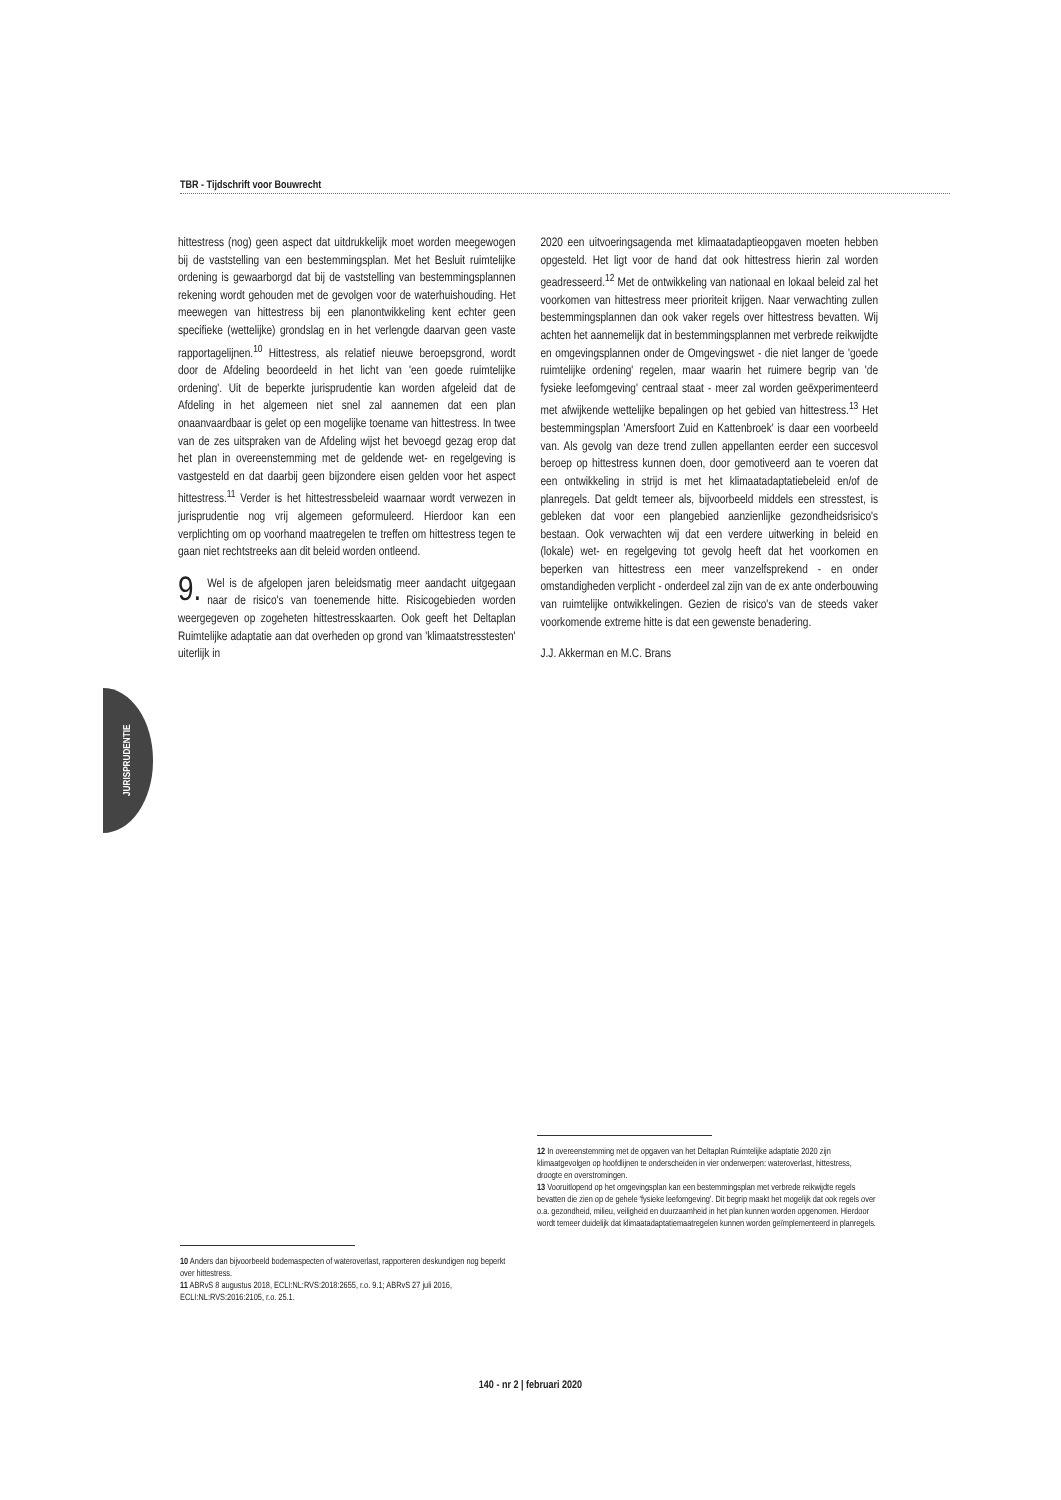TBR - Tijdschrift voor Bouwrecht
hittestress (nog) geen aspect dat uitdrukkelijk moet worden meegewogen bij de vaststelling van een bestemmingsplan. Met het Besluit ruimtelijke ordening is gewaarborgd dat bij de vaststelling van bestemmingsplannen rekening wordt gehouden met de gevolgen voor de waterhuishouding. Het meewegen van hittestress bij een planontwikkeling kent echter geen specifieke (wettelijke) grondslag en in het verlengde daarvan geen vaste rapportagelijnen.<sup>10</sup> Hittestress, als relatief nieuwe beroepsgrond, wordt door de Afdeling beoordeeld in het licht van 'een goede ruimtelijke ordening'. Uit de beperkte jurisprudentie kan worden afgeleid dat de Afdeling in het algemeen niet snel zal aannemen dat een plan onaanvaardbaar is gelet op een mogelijke toename van hittestress. In twee van de zes uitspraken van de Afdeling wijst het bevoegd gezag erop dat het plan in overeenstemming met de geldende wet- en regelgeving is vastgesteld en dat daarbij geen bijzondere eisen gelden voor het aspect hittestress.<sup>11</sup> Verder is het hittestressbeleid waarnaar wordt verwezen in jurisprudentie nog vrij algemeen geformuleerd. Hierdoor kan een verplichting om op voorhand maatregelen te treffen om hittestress tegen te gaan niet rechtstreeks aan dit beleid worden ontleend.
9. Wel is de afgelopen jaren beleidsmatig meer aandacht uitgegaan naar de risico's van toenemende hitte. Risicogebieden worden weergegeven op zogeheten hittestresskaarten. Ook geeft het Deltaplan Ruimtelijke adaptatie aan dat overheden op grond van 'klimaatstresstesten' uiterlijk in
2020 een uitvoeringsagenda met klimaatadaptieopgaven moeten hebben opgesteld. Het ligt voor de hand dat ook hittestress hierin zal worden geadresseerd.<sup>12</sup> Met de ontwikkeling van nationaal en lokaal beleid zal het voorkomen van hittestress meer prioriteit krijgen. Naar verwachting zullen bestemmingsplannen dan ook vaker regels over hittestress bevatten. Wij achten het aannemelijk dat in bestemmingsplannen met verbrede reikwijdte en omgevingsplannen onder de Omgevingswet - die niet langer de 'goede ruimtelijke ordening' regelen, maar waarin het ruimere begrip van 'de fysieke leefomgeving' centraal staat - meer zal worden geëxperimenteerd met afwijkende wettelijke bepalingen op het gebied van hittestress.<sup>13</sup> Het bestemmingsplan 'Amersfoort Zuid en Kattenbroek' is daar een voorbeeld van. Als gevolg van deze trend zullen appellanten eerder een succesvol beroep op hittestress kunnen doen, door gemotiveerd aan te voeren dat een ontwikkeling in strijd is met het klimaatadaptatiebeleid en/of de planregels. Dat geldt temeer als, bijvoorbeeld middels een stresstest, is gebleken dat voor een plangebied aanzienlijke gezondheidsrisico's bestaan. Ook verwachten wij dat een verdere uitwerking in beleid en (lokale) wet- en regelgeving tot gevolg heeft dat het voorkomen en beperken van hittestress een meer vanzelfsprekend - en onder omstandigheden verplicht - onderdeel zal zijn van de ex ante onderbouwing van ruimtelijke ontwikkelingen. Gezien de risico's van de steeds vaker voorkomende extreme hitte is dat een gewenste benadering.
J.J. Akkerman en M.C. Brans
JURISPRUDENTIE
10 Anders dan bijvoorbeeld bodemaspecten of wateroverlast, rapporteren deskundigen nog beperkt over hittestress.
11 ABRvS 8 augustus 2018, ECLI:NL:RVS:2018:2655, r.o. 9.1; ABRvS 27 juli 2016, ECLI:NL:RVS:2016:2105, r.o. 25.1.
12 In overeenstemming met de opgaven van het Deltaplan Ruimtelijke adaptatie 2020 zijn klimaatgevolgen op hoofdlijnen te onderscheiden in vier onderwerpen: wateroverlast, hittestress, droogte en overstromingen.
13 Vooruitlopend op het omgevingsplan kan een bestemmingsplan met verbrede reikwijdte regels bevatten die zien op de gehele 'fysieke leefomgeving'. Dit begrip maakt het mogelijk dat ook regels over o.a. gezondheid, milieu, veiligheid en duurzaamheid in het plan kunnen worden opgenomen. Hierdoor wordt temeer duidelijk dat klimaatadaptatiemaatregelen kunnen worden geïmplementeerd in planregels.
140 - nr 2 | februari 2020